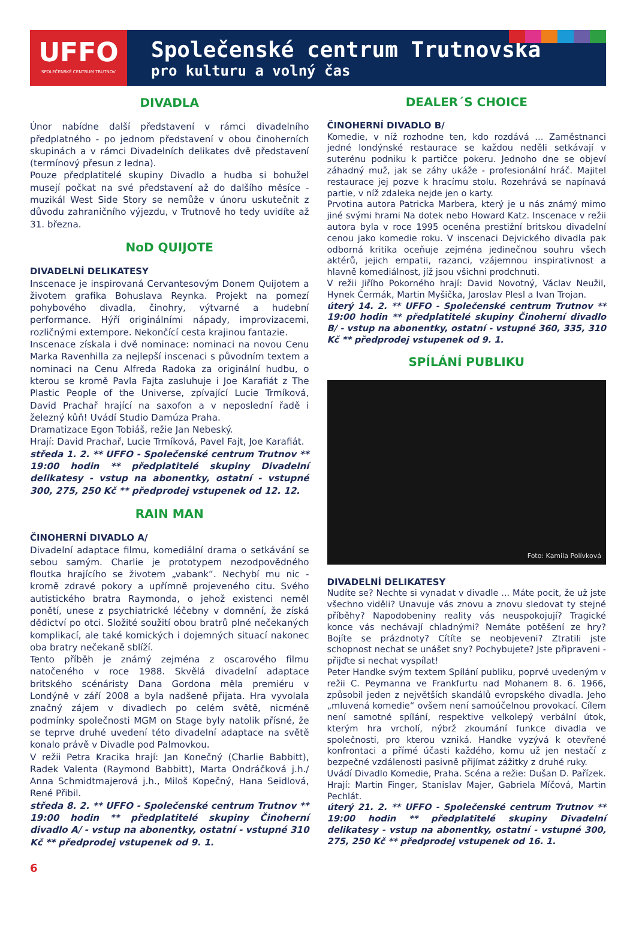UFFO
SPOLEČENSKÉ CENTRUM TRUTNOV
Společenské centrum Trutnovska
pro kulturu a volný čas
DIVADLA
Únor nabídne další představení v rámci divadelního předplatného - po jednom představení v obou činoherních skupinách a v rámci Divadelních delikates dvě představení (termínový přesun z ledna).
Pouze předplatitelé skupiny Divadlo a hudba si bohužel musejí počkat na své představení až do dalšího měsíce - muzikál West Side Story se nemůže v únoru uskutečnit z důvodu zahraničního výjezdu, v Trutnově ho tedy uvidíte až 31. března.
NoD QUIJOTE
DIVADELNÍ DELIKATESY
Inscenace je inspirovaná Cervantesovým Donem Quijotem a životem grafika Bohuslava Reynka. Projekt na pomezí pohybového divadla, činohry, výtvarné a hudební performance. Hýří originálními nápady, improvizacemi, rozličnými extempore. Nekončící cesta krajinou fantazie.
Inscenace získala i dvě nominace: nominaci na novou Cenu Marka Ravenhilla za nejlepší inscenaci s původním textem a nominaci na Cenu Alfreda Radoka za originální hudbu, o kterou se kromě Pavla Fajta zasluhuje i Joe Karafiát z The Plastic People of the Universe, zpívající Lucie Trmíková, David Prachař hrající na saxofon a v neposlední řadě i železný kůň! Uvádí Studio Damúza Praha.
Dramatizace Egon Tobiáš, režie Jan Nebeský.
Hrají: David Prachař, Lucie Trmíková, Pavel Fajt, Joe Karafiát.
středa 1. 2. ** UFFO - Společenské centrum Trutnov ** 19:00 hodin ** předplatitelé skupiny Divadelní delikatesy - vstup na abonentky, ostatní - vstupné 300, 275, 250 Kč ** předprodej vstupenek od 12. 12.
RAIN MAN
ČINOHERNÍ DIVADLO A/
Divadelní adaptace filmu, komediální drama o setkávání se sebou samým. Charlie je prototypem nezodpovědného floutka hrajícího se životem „vabank“. Nechybí mu nic - kromě zdravé pokory a upřímně projeveného citu. Svého autistického bratra Raymonda, o jehož existenci neměl ponětí, unese z psychiatrické léčebny v domnění, že získá dědictví po otci. Složité soužití obou bratrů plné nečekaných komplikací, ale také komických i dojemných situací nakonec oba bratry nečekaně sblíží.
Tento příběh je známý zejména z oscarového filmu natočeného v roce 1988. Skvělá divadelní adaptace britského scénáristy Dana Gordona měla premiéru v Londýně v září 2008 a byla nadšeně přijata. Hra vyvolala značný zájem v divadlech po celém světě, nicméně podmínky společnosti MGM on Stage byly natolik přísné, že se teprve druhé uvedení této divadelní adaptace na světě konalo právě v Divadle pod Palmovkou.
V režii Petra Kracika hrají: Jan Konečný (Charlie Babbitt), Radek Valenta (Raymond Babbitt), Marta Ondráčková j.h./ Anna Schmidtmajerová j.h., Miloš Kopečný, Hana Seidlová, René Přibil.
středa 8. 2. ** UFFO - Společenské centrum Trutnov ** 19:00 hodin ** předplatitelé skupiny Činoherní divadlo A/ - vstup na abonentky, ostatní - vstupné 310 Kč ** předprodej vstupenek od 9. 1.
DEALER´S CHOICE
ČINOHERNÍ DIVADLO B/
Komedie, v níž rozhodne ten, kdo rozdává ... Zaměstnanci jedné londýnské restaurace se každou neděli setkávají v suterénu podniku k partičce pokeru. Jednoho dne se objeví záhadný muž, jak se záhy ukáže - profesionální hráč. Majitel restaurace jej pozve k hracímu stolu. Rozehrává se napínavá partie, v níž zdaleka nejde jen o karty.
Prvotina autora Patricka Marbera, který je u nás známý mimo jiné svými hrami Na dotek nebo Howard Katz. Inscenace v režii autora byla v roce 1995 oceněna prestižní britskou divadelní cenou jako komedie roku. V inscenaci Dejvického divadla pak odborná kritika oceňuje zejména jedinečnou souhru všech aktérů, jejich empatii, razanci, vzájemnou inspirativnost a hlavně komediálnost, jíž jsou všichni prodchnuti.
V režii Jiřího Pokorného hrají: David Novotný, Václav Neužil, Hynek Čermák, Martin Myšička, Jaroslav Plesl a Ivan Trojan.
úterý 14. 2. ** UFFO - Společenské centrum Trutnov ** 19:00 hodin ** předplatitelé skupiny Činoherní divadlo B/ - vstup na abonentky, ostatní - vstupné 360, 335, 310 Kč ** předprodej vstupenek od 9. 1.
SPÍLÁNÍ PUBLIKU
Foto: Kamila Polívková
DIVADELNÍ DELIKATESY
Nudíte se? Nechte si vynadat v divadle ... Máte pocit, že už jste všechno viděli? Unavuje vás znovu a znovu sledovat ty stejné příběhy? Napodobeniny reality vás neuspokojují? Tragické konce vás nechávají chladnými? Nemáte potěšení ze hry? Bojíte se prázdnoty? Cítíte se neobjeveni? Ztratili jste schopnost nechat se unášet sny? Pochybujete? Jste připraveni - přijďte si nechat vyspílat!
Peter Handke svým textem Spílání publiku, poprvé uvedeným v režii C. Peymanna ve Frankfurtu nad Mohanem 8. 6. 1966, způsobil jeden z největších skandálů evropského divadla. Jeho „mluvená komedie“ ovšem není samoúčelnou provokací. Cílem není samotné spílání, respektive velkolepý verbální útok, kterým hra vrcholí, nýbrž zkoumání funkce divadla ve společnosti, pro kterou vzniká. Handke vyzývá k otevřené konfrontaci a přímé účasti každého, komu už jen nestačí z bezpečné vzdálenosti pasivně přijímat zážitky z druhé ruky.
Uvádí Divadlo Komedie, Praha. Scéna a režie: Dušan D. Pařízek. Hrají: Martin Finger, Stanislav Majer, Gabriela Míčová, Martin Pechlát.
úterý 21. 2. ** UFFO - Společenské centrum Trutnov ** 19:00 hodin ** předplatitelé skupiny Divadelní delikatesy - vstup na abonentky, ostatní - vstupné 300, 275, 250 Kč ** předprodej vstupenek od 16. 1.
6